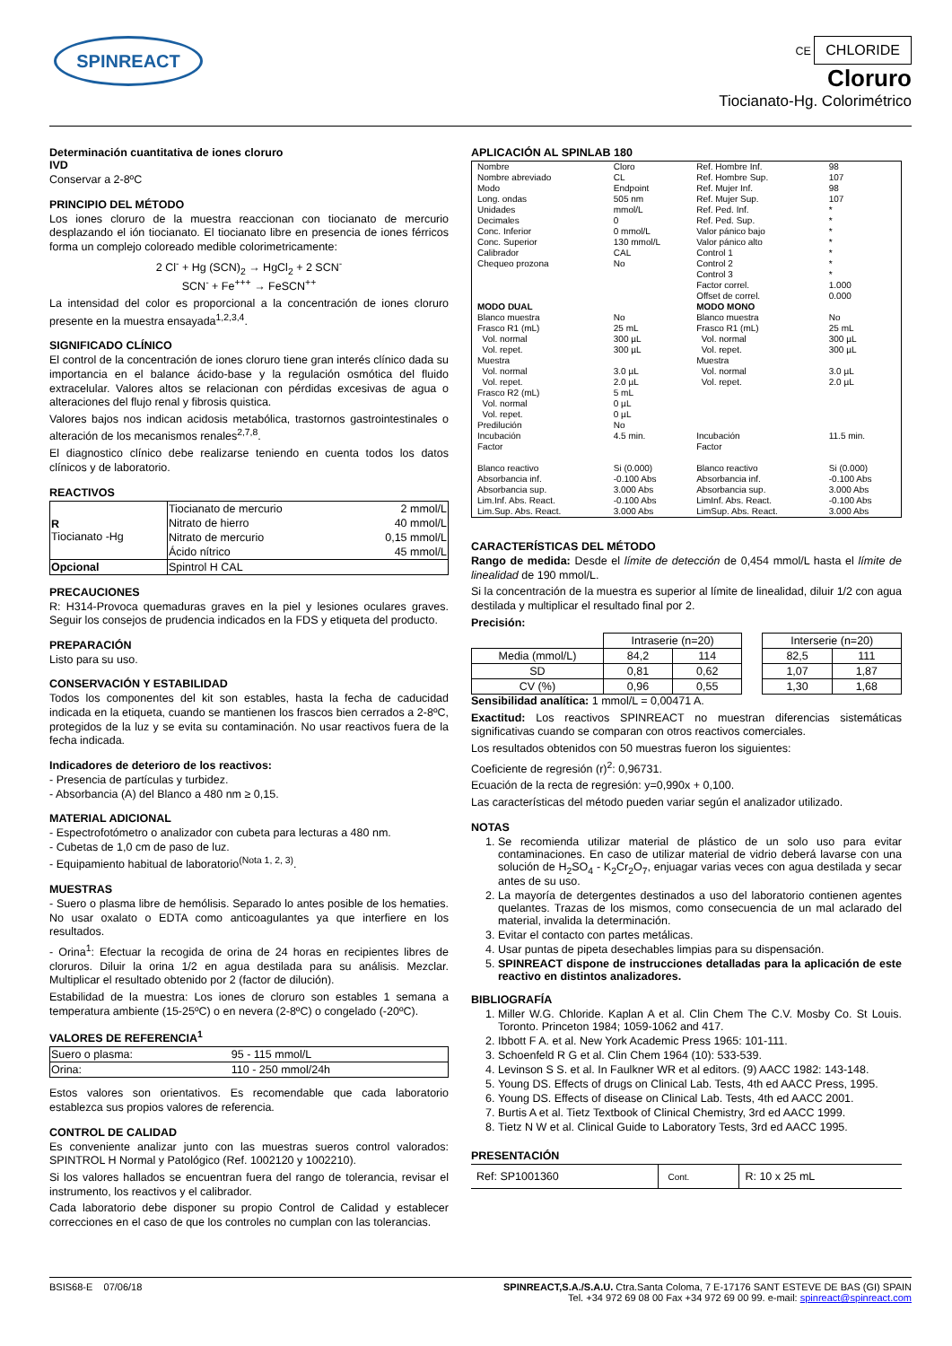SPINREACT
CE CHLORIDE
Cloruro
Tiocianato-Hg. Colorimétrico
Determinación cuantitativa de iones cloruro
IVD
Conservar a 2-8ºC
PRINCIPIO DEL MÉTODO
Los iones cloruro de la muestra reaccionan con tiocianato de mercurio desplazando el ión tiocianato. El tiocianato libre en presencia de iones férricos forma un complejo coloreado medible colorimetricamente:
2 Cl<sup>-</sup> + Hg (SCN)<sub>2</sub> → HgCl<sub>2</sub> + 2 SCN<sup>-</sup>
SCN<sup>-</sup> + Fe<sup>+++</sup> → FeSCN<sup>++</sup>
La intensidad del color es proporcional a la concentración de iones cloruro presente en la muestra ensayada<sup>1,2,3,4</sup>.
SIGNIFICADO CLÍNICO
El control de la concentración de iones cloruro tiene gran interés clínico dada su importancia en el balance ácido-base y la regulación osmótica del fluido extracelular. Valores altos se relacionan con pérdidas excesivas de agua o alteraciones del flujo renal y fibrosis quistica.
Valores bajos nos indican acidosis metabólica, trastornos gastrointestinales o alteración de los mecanismos renales<sup>2,7,8</sup>.
El diagnostico clínico debe realizarse teniendo en cuenta todos los datos clínicos y de laboratorio.
REACTIVOS
| R Tiocianato -Hg | Tiocianato de mercurio | 2 mmol/L |
| | Nitrato de hierro | 40 mmol/L |
| | Nitrato de mercurio | 0,15 mmol/L |
| | Ácido nítrico | 45 mmol/L |
| Opcional | Spintrol H CAL | |
PRECAUCIONES
R: H314-Provoca quemaduras graves en la piel y lesiones oculares graves. Seguir los consejos de prudencia indicados en la FDS y etiqueta del producto.
PREPARACIÓN
Listo para su uso.
CONSERVACIÓN Y ESTABILIDAD
Todos los componentes del kit son estables, hasta la fecha de caducidad indicada en la etiqueta, cuando se mantienen los frascos bien cerrados a 2-8ºC, protegidos de la luz y se evita su contaminación. No usar reactivos fuera de la fecha indicada.
Indicadores de deterioro de los reactivos:
- Presencia de partículas y turbidez.
- Absorbancia (A) del Blanco a 480 nm ≥ 0,15.
MATERIAL ADICIONAL
- Espectrofotómetro o analizador con cubeta para lecturas a 480 nm.
- Cubetas de 1,0 cm de paso de luz.
- Equipamiento habitual de laboratorio<sup>(Nota 1, 2, 3)</sup>.
MUESTRAS
- Suero o plasma libre de hemólisis. Separado lo antes posible de los hematies. No usar oxalato o EDTA como anticoagulantes ya que interfiere en los resultados.
- Orina<sup>1</sup>: Efectuar la recogida de orina de 24 horas en recipientes libres de cloruros. Diluir la orina 1/2 en agua destilada para su análisis. Mezclar. Multiplicar el resultado obtenido por 2 (factor de dilución).
Estabilidad de la muestra: Los iones de cloruro son estables 1 semana a temperatura ambiente (15-25ºC) o en nevera (2-8ºC) o congelado (-20ºC).
VALORES DE REFERENCIA<sup>1</sup>
| Suero o plasma: | 95 - 115 mmol/L |
| Orina: | 110 - 250 mmol/24h |
Estos valores son orientativos. Es recomendable que cada laboratorio establezca sus propios valores de referencia.
CONTROL DE CALIDAD
Es conveniente analizar junto con las muestras sueros control valorados: SPINTROL H Normal y Patológico (Ref. 1002120 y 1002210).
Si los valores hallados se encuentran fuera del rango de tolerancia, revisar el instrumento, los reactivos y el calibrador.
Cada laboratorio debe disponer su propio Control de Calidad y establecer correcciones en el caso de que los controles no cumplan con las tolerancias.
APLICACIÓN AL SPINLAB 180
| Nombre Nombre abreviado Modo Long. ondas Unidades Decimales Conc. Inferior Conc. Superior Calibrador Chequeo prozona | Cloro CL Endpoint 505 nm mmol/L 0 0 mmol/L 130 mmol/L CAL No | Ref. Hombre Inf. Ref. Hombre Sup. Ref. Mujer Inf. Ref. Mujer Sup. Ref. Ped. Inf. Ref. Ped. Sup. Valor pánico bajo Valor pánico alto Control 1 Control 2 Control 3 Factor correl. Offset de correl. | 98 107 98 107 * * * * * * * 1.000 0.000 |
| MODO DUAL | | MODO MONO | |
| Blanco muestra Frasco R1 (mL) Vol. normal Vol. repet. Muestra Vol. normal Vol. repet. Frasco R2 (mL) Vol. normal Vol. repet. Predilución Incubación Factor | No 25 mL 300 µL 300 µL 3.0 µL 2.0 µL 5 mL 0 µL 0 µL No 4.5 min. | Blanco muestra Frasco R1 (mL) Vol. normal Vol. repet. Muestra Vol. normal Vol. repet. Incubación Factor | No 25 mL 300 µL 300 µL 3.0 µL 2.0 µL 11.5 min. |
| Blanco reactivo Absorbancia inf. Absorbancia sup. Lim.Inf. Abs. React. Lim.Sup. Abs. React. | Si (0.000) -0.100 Abs 3.000 Abs -0.100 Abs 3.000 Abs | Blanco reactivo Absorbancia inf. Absorbancia sup. LimInf. Abs. React. LimSup. Abs. React. | Si (0.000) -0.100 Abs 3.000 Abs -0.100 Abs 3.000 Abs |
CARACTERÍSTICAS DEL MÉTODO
Rango de medida: Desde el límite de detección de 0,454 mmol/L hasta el límite de linealidad de 190 mmol/L.
Si la concentración de la muestra es superior al límite de linealidad, diluir 1/2 con agua destilada y multiplicar el resultado final por 2.
Precisión:
| | Intraserie (n=20) | | | Interserie (n=20) | |
| Media (mmol/L) | 84,2 | 114 | | 82,5 | 111 |
| SD | 0,81 | 0,62 | | 1,07 | 1,87 |
| CV (%) | 0,96 | 0,55 | | 1,30 | 1,68 |
Sensibilidad analítica: 1 mmol/L = 0,00471 A.
Exactitud: Los reactivos SPINREACT no muestran diferencias sistemáticas significativas cuando se comparan con otros reactivos comerciales.
Los resultados obtenidos con 50 muestras fueron los siguientes:
Coeficiente de regresión (r)<sup>2</sup>: 0,96731.
Ecuación de la recta de regresión: y=0,990x + 0,100.
Las características del método pueden variar según el analizador utilizado.
NOTAS
1. Se recomienda utilizar material de plástico de un solo uso para evitar contaminaciones. En caso de utilizar material de vidrio deberá lavarse con una solución de H<sub>2</sub>SO<sub>4</sub> - K<sub>2</sub>Cr<sub>2</sub>O<sub>7</sub>, enjuagar varias veces con agua destilada y secar antes de su uso.
2. La mayoría de detergentes destinados a uso del laboratorio contienen agentes quelantes. Trazas de los mismos, como consecuencia de un mal aclarado del material, invalida la determinación.
3. Evitar el contacto con partes metálicas.
4. Usar puntas de pipeta desechables limpias para su dispensación.
5. SPINREACT dispone de instrucciones detalladas para la aplicación de este reactivo en distintos analizadores.
BIBLIOGRAFÍA
1. Miller W.G. Chloride. Kaplan A et al. Clin Chem The C.V. Mosby Co. St Louis. Toronto. Princeton 1984; 1059-1062 and 417.
2. Ibbott F A. et al. New York Academic Press 1965: 101-111.
3. Schoenfeld R G et al. Clin Chem 1964 (10): 533-539.
4. Levinson S S. et al. In Faulkner WR et al editors. (9) AACC 1982: 143-148.
5. Young DS. Effects of drugs on Clinical Lab. Tests, 4th ed AACC Press, 1995.
6. Young DS. Effects of disease on Clinical Lab. Tests, 4th ed AACC 2001.
7. Burtis A et al. Tietz Textbook of Clinical Chemistry, 3rd ed AACC 1999.
8. Tietz N W et al. Clinical Guide to Laboratory Tests, 3rd ed AACC 1995.
PRESENTACIÓN
| Ref: SP1001360 | Cont. | R: 10 x 25 mL |
BSIS68-E 07/06/18 SPINREACT,S.A./S.A.U. Ctra.Santa Coloma, 7 E-17176 SANT ESTEVE DE BAS (GI) SPAIN
Tel. +34 972 69 08 00 Fax +34 972 69 00 99. e-mail: spinreact@spinreact.com